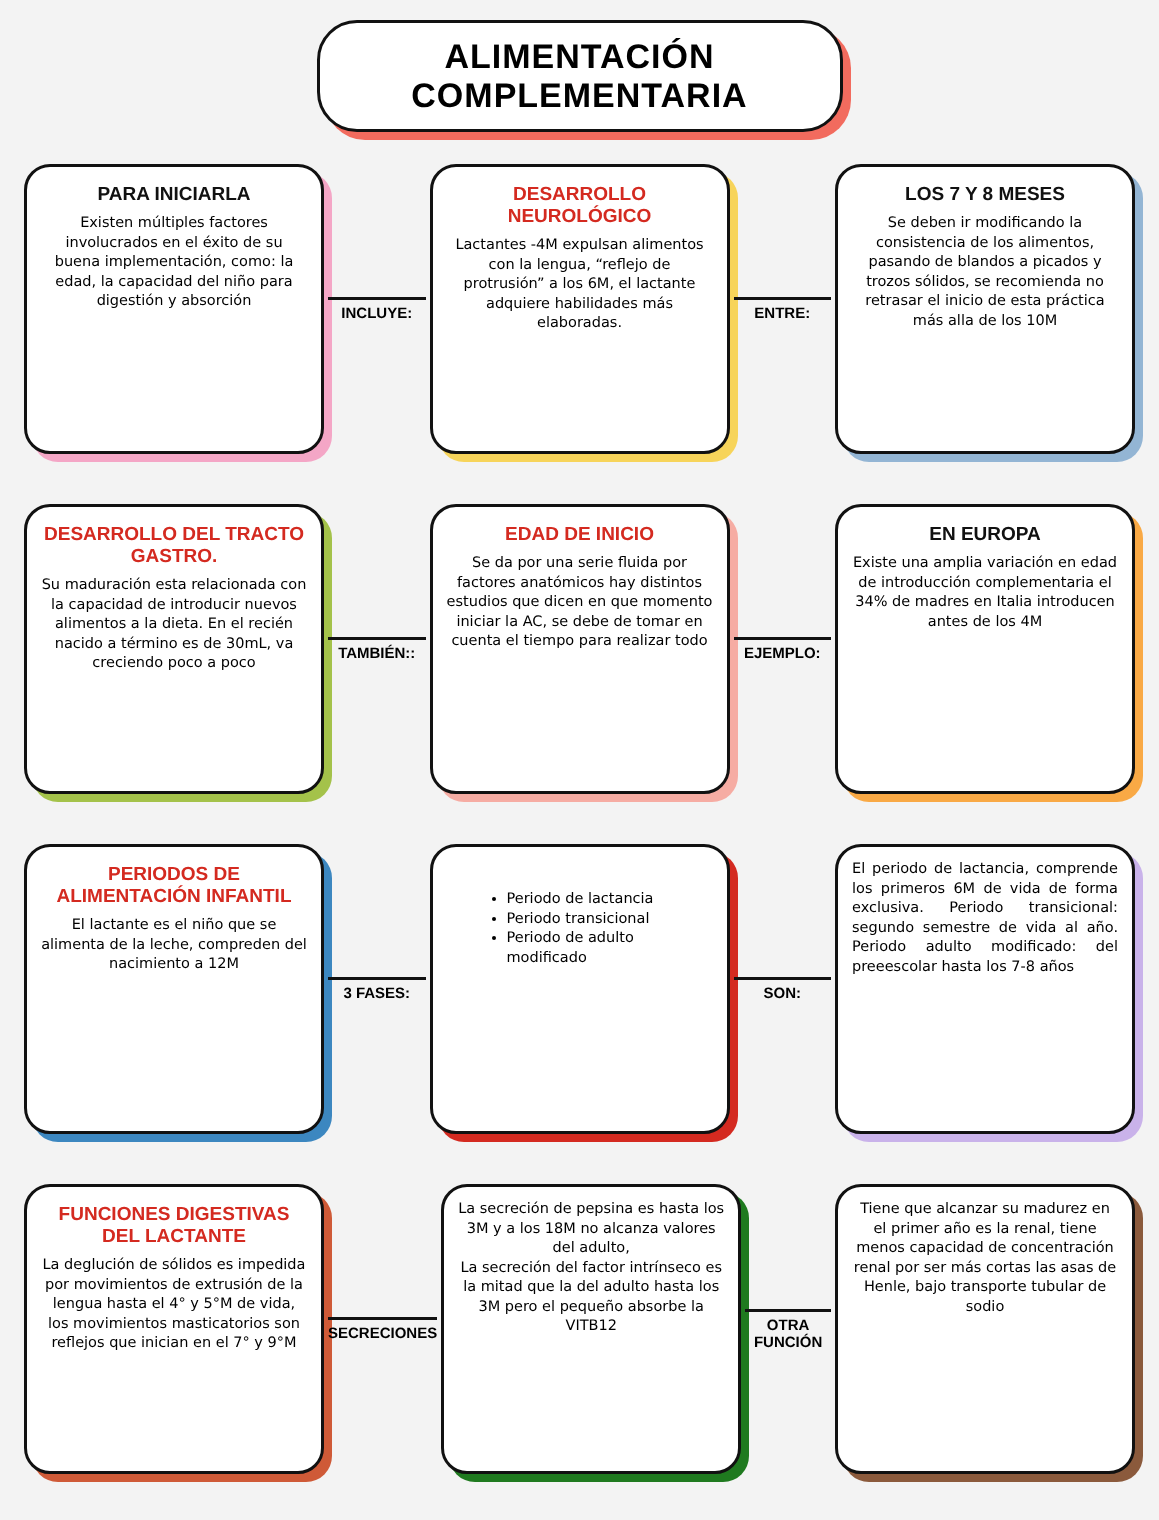ALIMENTACIÓN COMPLEMENTARIA
PARA INICIARLA
Existen múltiples factores involucrados en el éxito de su buena implementación, como: la edad, la capacidad del niño para digestión y absorción
INCLUYE:
DESARROLLO NEUROLÓGICO
Lactantes -4M expulsan alimentos con la lengua, “reflejo de protrusión” a los 6M, el lactante adquiere habilidades más elaboradas.
ENTRE:
LOS 7 Y 8 MESES
Se deben ir modificando la consistencia de los alimentos, pasando de blandos a picados y trozos sólidos, se recomienda no retrasar el inicio de esta práctica más alla de los 10M
DESARROLLO DEL TRACTO GASTRO.
Su maduración esta relacionada con la capacidad de introducir nuevos alimentos a la dieta. En el recién nacido a término es de 30mL, va creciendo poco a poco
TAMBIÉN::
EDAD DE INICIO
Se da por una serie fluida por factores anatómicos hay distintos estudios que dicen en que momento iniciar la AC, se debe de tomar en cuenta el tiempo para realizar todo
EJEMPLO:
EN EUROPA
Existe una amplia variación en edad de introducción complementaria el 34% de madres en Italia introducen antes de los 4M
PERIODOS DE ALIMENTACIÓN INFANTIL
El lactante es el niño que se alimenta de la leche, compreden del nacimiento a 12M
3 FASES:
Periodo de lactancia
Periodo transicional
Periodo de adulto modificado
SON:
El periodo de lactancia, comprende los primeros 6M de vida de forma exclusiva. Periodo transicional: segundo semestre de vida al año. Periodo adulto modificado: del preeescolar hasta los 7-8 años
FUNCIONES DIGESTIVAS DEL LACTANTE
La deglución de sólidos es impedida por movimientos de extrusión de la lengua hasta el 4° y 5°M de vida, los movimientos masticatorios son reflejos que inician en el 7° y 9°M
SECRECIONES
La secreción de pepsina es hasta los 3M y a los 18M no alcanza valores del adulto,
La secreción del factor intrínseco es la mitad que la del adulto hasta los 3M pero el pequeño absorbe la VITB12
OTRA FUNCIÓN
Tiene que alcanzar su madurez en el primer año es la renal, tiene menos capacidad de concentración renal por ser más cortas las asas de Henle, bajo transporte tubular de sodio